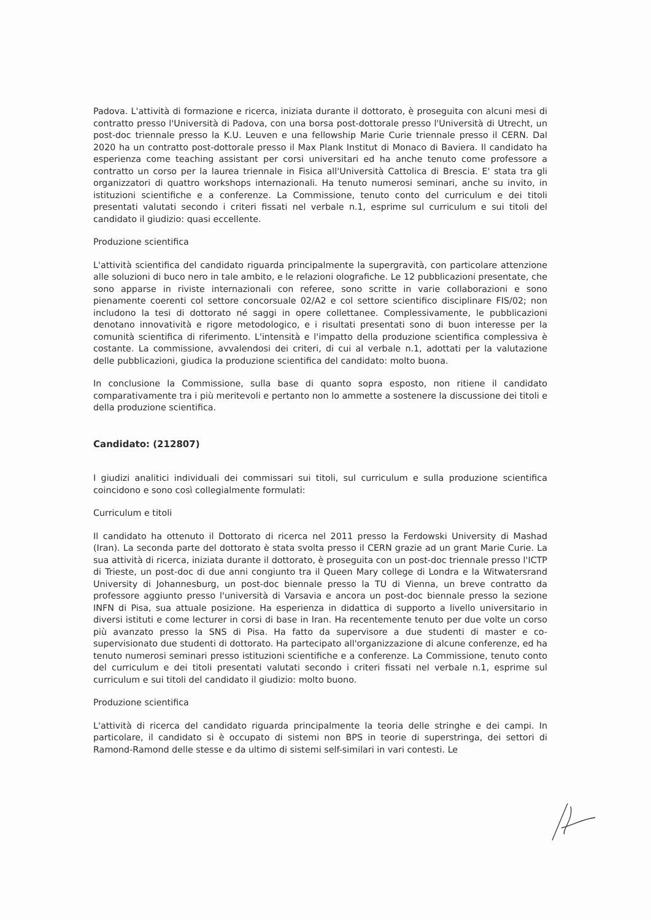Padova. L'attività di formazione e ricerca, iniziata durante il dottorato, è proseguita con alcuni mesi di contratto presso l'Università di Padova, con una borsa post-dottorale presso l'Università di Utrecht, un post-doc triennale presso la K.U. Leuven e una fellowship Marie Curie triennale presso il CERN. Dal 2020 ha un contratto post-dottorale presso il Max Plank Institut di Monaco di Baviera. Il candidato ha esperienza come teaching assistant per corsi universitari ed ha anche tenuto come professore a contratto un corso per la laurea triennale in Fisica all'Università Cattolica di Brescia. E' stata tra gli organizzatori di quattro workshops internazionali. Ha tenuto numerosi seminari, anche su invito, in istituzioni scientifiche e a conferenze. La Commissione, tenuto conto del curriculum e dei titoli presentati valutati secondo i criteri fissati nel verbale n.1, esprime sul curriculum e sui titoli del candidato il giudizio: quasi eccellente.
Produzione scientifica
L'attività scientifica del candidato riguarda principalmente la supergravità, con particolare attenzione alle soluzioni di buco nero in tale ambito, e le relazioni olografiche. Le 12 pubblicazioni presentate, che sono apparse in riviste internazionali con referee, sono scritte in varie collaborazioni e sono pienamente coerenti col settore concorsuale 02/A2 e col settore scientifico disciplinare FIS/02; non includono la tesi di dottorato né saggi in opere collettanee. Complessivamente, le pubblicazioni denotano innovatività e rigore metodologico, e i risultati presentati sono di buon interesse per la comunità scientifica di riferimento. L'intensità e l'impatto della produzione scientifica complessiva è costante. La commissione, avvalendosi dei criteri, di cui al verbale n.1, adottati per la valutazione delle pubblicazioni, giudica la produzione scientifica del candidato: molto buona.
In conclusione la Commissione, sulla base di quanto sopra esposto, non ritiene il candidato comparativamente tra i più meritevoli e pertanto non lo ammette a sostenere la discussione dei titoli e della produzione scientifica.
Candidato: (212807)
I giudizi analitici individuali dei commissari sui titoli, sul curriculum e sulla produzione scientifica coincidono e sono così collegialmente formulati:
Curriculum e titoli
Il candidato ha ottenuto il Dottorato di ricerca nel 2011 presso la Ferdowski University di Mashad (Iran). La seconda parte del dottorato è stata svolta presso il CERN grazie ad un grant Marie Curie. La sua attività di ricerca, iniziata durante il dottorato, è proseguita con un post-doc triennale presso l'ICTP di Trieste, un post-doc di due anni congiunto tra il Queen Mary college di Londra e la Witwatersrand University di Johannesburg, un post-doc biennale presso la TU di Vienna, un breve contratto da professore aggiunto presso l'università di Varsavia e ancora un post-doc biennale presso la sezione INFN di Pisa, sua attuale posizione. Ha esperienza in didattica di supporto a livello universitario in diversi istituti e come lecturer in corsi di base in Iran. Ha recentemente tenuto per due volte un corso più avanzato presso la SNS di Pisa. Ha fatto da supervisore a due studenti di master e co-supervisionato due studenti di dottorato. Ha partecipato all'organizzazione di alcune conferenze, ed ha tenuto numerosi seminari presso istituzioni scientifiche e a conferenze. La Commissione, tenuto conto del curriculum e dei titoli presentati valutati secondo i criteri fissati nel verbale n.1, esprime sul curriculum e sui titoli del candidato il giudizio: molto buono.
Produzione scientifica
L'attività di ricerca del candidato riguarda principalmente la teoria delle stringhe e dei campi. In particolare, il candidato si è occupato di sistemi non BPS in teorie di superstringa, dei settori di Ramond-Ramond delle stesse e da ultimo di sistemi self-similari in vari contesti. Le